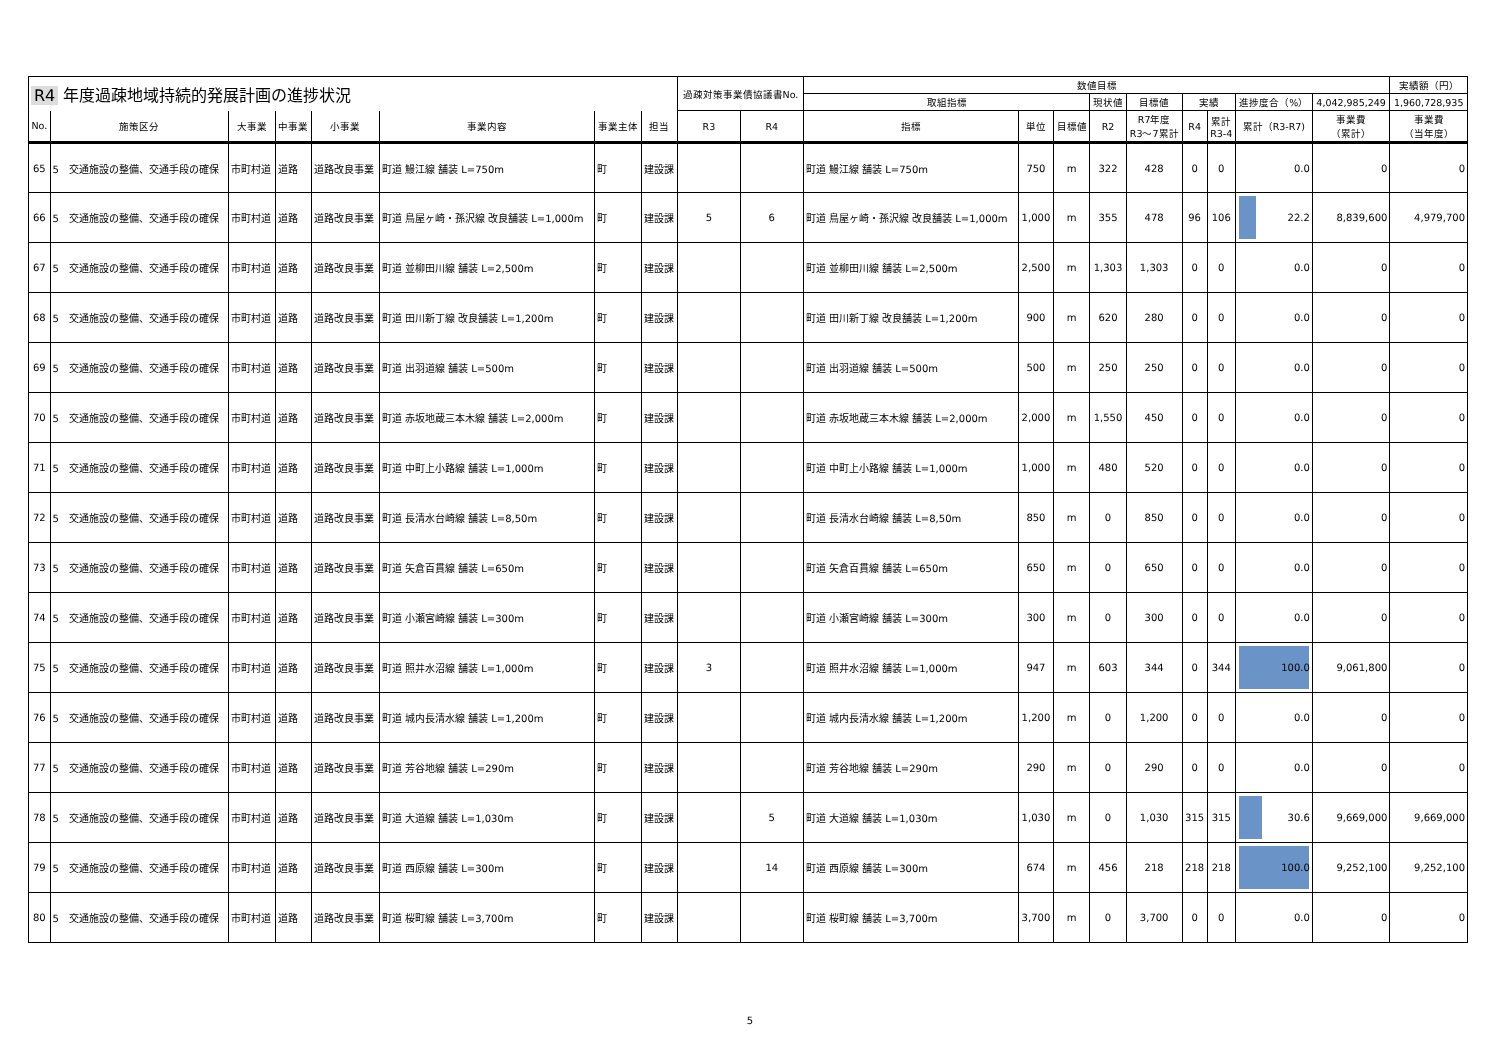| R4 年度過疎地域持続的発展計画の進捗状況 | | | | | | | | 過疎対策事業債協議書No. | | 数値目標 | | | | | | | | | 実績額（円） |
| --- | --- | --- | --- | --- | --- | --- | --- | --- | --- | --- | --- | --- | --- | --- | --- | --- | --- | --- | --- |
| | | | | | | | | | | 取組指標 | | | 現状値 | 目標値 | 実績 | | 進捗度合（%） | 4,042,985,249 | 1,960,728,935 |
| No. | 施策区分 | 大事業 | 中事業 | 小事業 | 事業内容 | 事業主体 | 担当 | R3 | R4 | 指標 | 単位 | 目標値 | R2 | R7年度 R3～7累計 | R4 | 累計 R3-4 | 累計（R3-R7) | 事業費 （累計） | 事業費 （当年度） |
| 65 | 5 交通施設の整備、交通手段の確保 | 市町村道 | 道路 | 道路改良事業 | 町道 鰻江線 舗装 L=750m | 町 | 建設課 | | | 町道 鰻江線 舗装 L=750m | 750 | m | 322 | 428 | 0 | 0 | 0.0 | 0 | 0 |
| 66 | 5 交通施設の整備、交通手段の確保 | 市町村道 | 道路 | 道路改良事業 | 町道 鳥屋ヶ崎・孫沢線 改良舗装 L=1,000m | 町 | 建設課 | 5 | 6 | 町道 鳥屋ヶ崎・孫沢線 改良舗装 L=1,000m | 1,000 | m | 355 | 478 | 96 | 106 | 22.2 | 8,839,600 | 4,979,700 |
| 67 | 5 交通施設の整備、交通手段の確保 | 市町村道 | 道路 | 道路改良事業 | 町道 並柳田川線 舗装 L=2,500m | 町 | 建設課 | | | 町道 並柳田川線 舗装 L=2,500m | 2,500 | m | 1,303 | 1,303 | 0 | 0 | 0.0 | 0 | 0 |
| 68 | 5 交通施設の整備、交通手段の確保 | 市町村道 | 道路 | 道路改良事業 | 町道 田川新丁線 改良舗装 L=1,200m | 町 | 建設課 | | | 町道 田川新丁線 改良舗装 L=1,200m | 900 | m | 620 | 280 | 0 | 0 | 0.0 | 0 | 0 |
| 69 | 5 交通施設の整備、交通手段の確保 | 市町村道 | 道路 | 道路改良事業 | 町道 出羽道線 舗装 L=500m | 町 | 建設課 | | | 町道 出羽道線 舗装 L=500m | 500 | m | 250 | 250 | 0 | 0 | 0.0 | 0 | 0 |
| 70 | 5 交通施設の整備、交通手段の確保 | 市町村道 | 道路 | 道路改良事業 | 町道 赤坂地蔵三本木線 舗装 L=2,000m | 町 | 建設課 | | | 町道 赤坂地蔵三本木線 舗装 L=2,000m | 2,000 | m | 1,550 | 450 | 0 | 0 | 0.0 | 0 | 0 |
| 71 | 5 交通施設の整備、交通手段の確保 | 市町村道 | 道路 | 道路改良事業 | 町道 中町上小路線 舗装 L=1,000m | 町 | 建設課 | | | 町道 中町上小路線 舗装 L=1,000m | 1,000 | m | 480 | 520 | 0 | 0 | 0.0 | 0 | 0 |
| 72 | 5 交通施設の整備、交通手段の確保 | 市町村道 | 道路 | 道路改良事業 | 町道 長清水台崎線 舗装 L=8,50m | 町 | 建設課 | | | 町道 長清水台崎線 舗装 L=8,50m | 850 | m | 0 | 850 | 0 | 0 | 0.0 | 0 | 0 |
| 73 | 5 交通施設の整備、交通手段の確保 | 市町村道 | 道路 | 道路改良事業 | 町道 矢倉百貫線 舗装 L=650m | 町 | 建設課 | | | 町道 矢倉百貫線 舗装 L=650m | 650 | m | 0 | 650 | 0 | 0 | 0.0 | 0 | 0 |
| 74 | 5 交通施設の整備、交通手段の確保 | 市町村道 | 道路 | 道路改良事業 | 町道 小瀬宮崎線 舗装 L=300m | 町 | 建設課 | | | 町道 小瀬宮崎線 舗装 L=300m | 300 | m | 0 | 300 | 0 | 0 | 0.0 | 0 | 0 |
| 75 | 5 交通施設の整備、交通手段の確保 | 市町村道 | 道路 | 道路改良事業 | 町道 照井水沼線 舗装 L=1,000m | 町 | 建設課 | 3 | | 町道 照井水沼線 舗装 L=1,000m | 947 | m | 603 | 344 | 0 | 344 | 100.0 | 9,061,800 | 0 |
| 76 | 5 交通施設の整備、交通手段の確保 | 市町村道 | 道路 | 道路改良事業 | 町道 城内長清水線 舗装 L=1,200m | 町 | 建設課 | | | 町道 城内長清水線 舗装 L=1,200m | 1,200 | m | 0 | 1,200 | 0 | 0 | 0.0 | 0 | 0 |
| 77 | 5 交通施設の整備、交通手段の確保 | 市町村道 | 道路 | 道路改良事業 | 町道 芳谷地線 舗装 L=290m | 町 | 建設課 | | | 町道 芳谷地線 舗装 L=290m | 290 | m | 0 | 290 | 0 | 0 | 0.0 | 0 | 0 |
| 78 | 5 交通施設の整備、交通手段の確保 | 市町村道 | 道路 | 道路改良事業 | 町道 大道線 舗装 L=1,030m | 町 | 建設課 | | 5 | 町道 大道線 舗装 L=1,030m | 1,030 | m | 0 | 1,030 | 315 | 315 | 30.6 | 9,669,000 | 9,669,000 |
| 79 | 5 交通施設の整備、交通手段の確保 | 市町村道 | 道路 | 道路改良事業 | 町道 西原線 舗装 L=300m | 町 | 建設課 | | 14 | 町道 西原線 舗装 L=300m | 674 | m | 456 | 218 | 218 | 218 | 100.0 | 9,252,100 | 9,252,100 |
| 80 | 5 交通施設の整備、交通手段の確保 | 市町村道 | 道路 | 道路改良事業 | 町道 桜町線 舗装 L=3,700m | 町 | 建設課 | | | 町道 桜町線 舗装 L=3,700m | 3,700 | m | 0 | 3,700 | 0 | 0 | 0.0 | 0 | 0 |
5